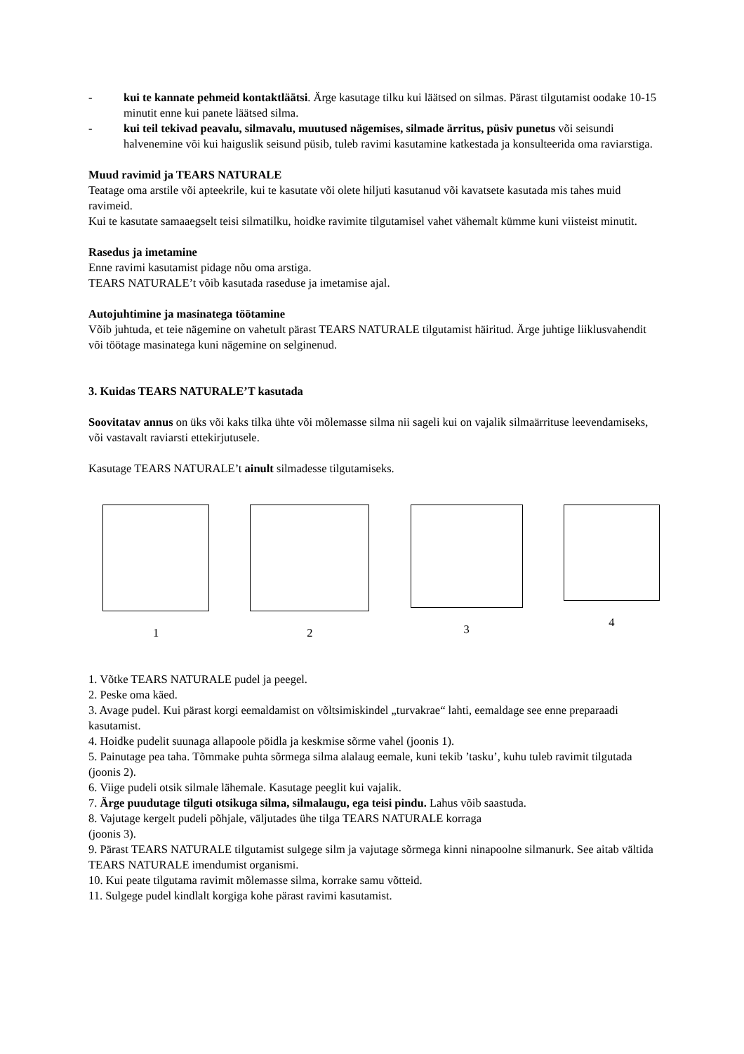- kui te kannate pehmeid kontaktläätsi. Ärge kasutage tilku kui läätsed on silmas. Pärast tilgutamist oodake 10-15 minutit enne kui panete läätsed silma.
- kui teil tekivad peavalu, silmavalu, muutused nägemises, silmade ärritus, püsiv punetus või seisundi halvenemine või kui haiguslik seisund püsib, tuleb ravimi kasutamine katkestada ja konsulteerida oma raviarstiga.
Muud ravimid ja TEARS NATURALE
Teatage oma arstile või apteekrile, kui te kasutate või olete hiljuti kasutanud või kavatsete kasutada mis tahes muid ravimeid.
Kui te kasutate samaaegselt teisi silmatilku, hoidke ravimite tilgutamisel vahet vähemalt kümme kuni viisteist minutit.
Rasedus ja imetamine
Enne ravimi kasutamist pidage nõu oma arstiga.
TEARS NATURALE’t võib kasutada raseduse ja imetamise ajal.
Autojuhtimine ja masinatega töötamine
Võib juhtuda, et teie nägemine on vahetult pärast TEARS NATURALE tilgutamist häiritud. Ärge juhtige liiklusvahendit või töötage masinatega kuni nägemine on selginenud.
3. Kuidas TEARS NATURALE’T kasutada
Soovitatav annus on üks või kaks tilka ühte või mõlemasse silma nii sageli kui on vajalik silmaärrituse leevendamiseks, või vastavalt raviarsti ettekirjutusele.
Kasutage TEARS NATURALE’t ainult silmadesse tilgutamiseks.
1 2 3 4
1. Võtke TEARS NATURALE pudel ja peegel.
2. Peske oma käed.
3. Avage pudel. Kui pärast korgi eemaldamist on võltsimiskindel „turvakrae“ lahti, eemaldage see enne preparaadi kasutamist.
4. Hoidke pudelit suunaga allapoole pöidla ja keskmise sõrme vahel (joonis 1).
5. Painutage pea taha. Tõmmake puhta sõrmega silma alalaug eemale, kuni tekib ’tasku’, kuhu tuleb ravimit tilgutada (joonis 2).
6. Viige pudeli otsik silmale lähemale. Kasutage peeglit kui vajalik.
7. Ärge puudutage tilguti otsikuga silma, silmalaugu, ega teisi pindu. Lahus võib saastuda.
8. Vajutage kergelt pudeli põhjale, väljutades ühe tilga TEARS NATURALE korraga
(joonis 3).
9. Pärast TEARS NATURALE tilgutamist sulgege silm ja vajutage sõrmega kinni ninapoolne silmanurk. See aitab vältida TEARS NATURALE imendumist organismi.
10. Kui peate tilgutama ravimit mõlemasse silma, korrake samu võtteid.
11. Sulgege pudel kindlalt korgiga kohe pärast ravimi kasutamist.